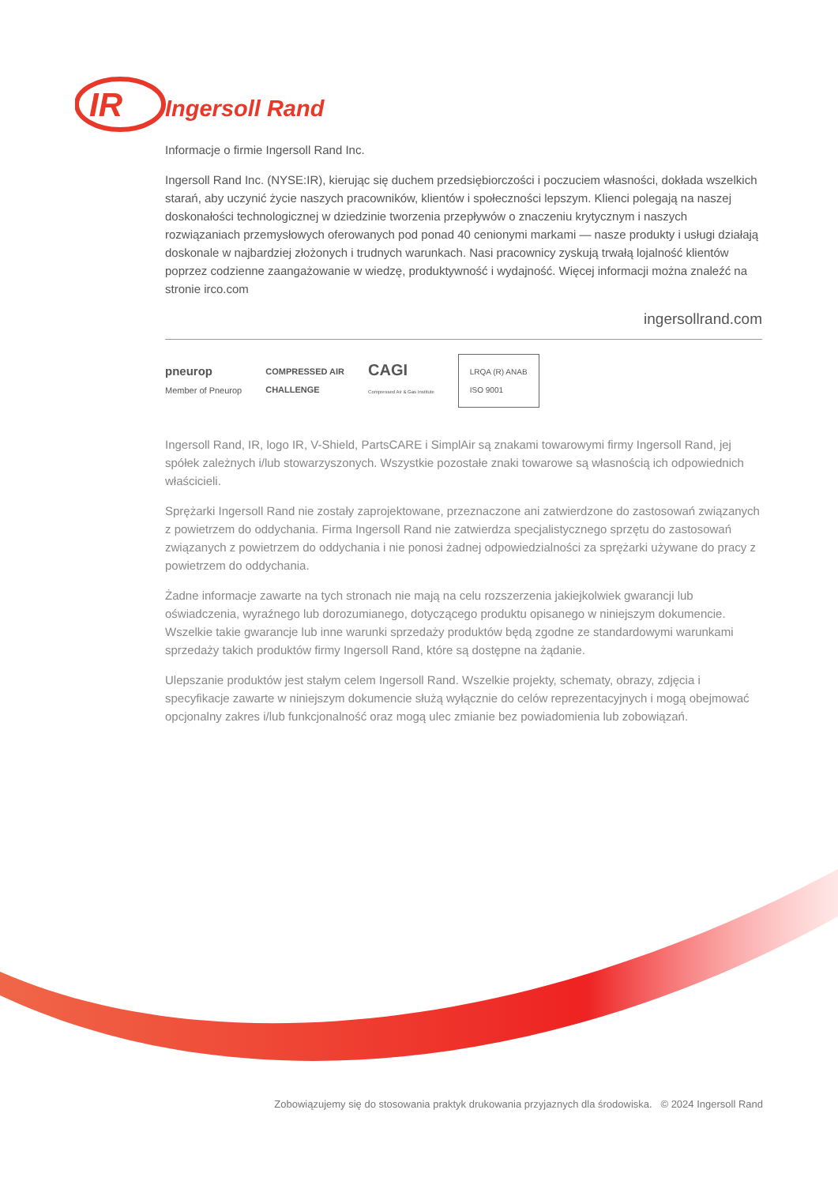IR
Ingersoll Rand
Informacje o firmie Ingersoll Rand Inc.
Ingersoll Rand Inc. (NYSE:IR), kierując się duchem przedsiębiorczości i poczuciem własności, dokłada wszelkich starań, aby uczynić życie naszych pracowników, klientów i społeczności lepszym. Klienci polegają na naszej doskonałości technologicznej w dziedzinie tworzenia przepływów o znaczeniu krytycznym i naszych rozwiązaniach przemysłowych oferowanych pod ponad 40 cenionymi markami — nasze produkty i usługi działają doskonale w najbardziej złożonych i trudnych warunkach. Nasi pracownicy zyskują trwałą lojalność klientów poprzez codzienne zaangażowanie w wiedzę, produktywność i wydajność. Więcej informacji można znaleźć na stronie irco.com
ingersollrand.com
pneurop
Member of Pneurop
COMPRESSED AIR
CHALLENGE
CAGI
Compressed Air & Gas Institute
LRQA (R) ANAB
ISO 9001
Ingersoll Rand, IR, logo IR, V-Shield, PartsCARE i SimplAir są znakami towarowymi firmy Ingersoll Rand, jej spółek zależnych i/lub stowarzyszonych. Wszystkie pozostałe znaki towarowe są własnością ich odpowiednich właścicieli.
Sprężarki Ingersoll Rand nie zostały zaprojektowane, przeznaczone ani zatwierdzone do zastosowań związanych z powietrzem do oddychania. Firma Ingersoll Rand nie zatwierdza specjalistycznego sprzętu do zastosowań związanych z powietrzem do oddychania i nie ponosi żadnej odpowiedzialności za sprężarki używane do pracy z powietrzem do oddychania.
Żadne informacje zawarte na tych stronach nie mają na celu rozszerzenia jakiejkolwiek gwarancji lub oświadczenia, wyraźnego lub dorozumianego, dotyczącego produktu opisanego w niniejszym dokumencie. Wszelkie takie gwarancje lub inne warunki sprzedaży produktów będą zgodne ze standardowymi warunkami sprzedaży takich produktów firmy Ingersoll Rand, które są dostępne na żądanie.
Ulepszanie produktów jest stałym celem Ingersoll Rand. Wszelkie projekty, schematy, obrazy, zdjęcia i specyfikacje zawarte w niniejszym dokumencie służą wyłącznie do celów reprezentacyjnych i mogą obejmować opcjonalny zakres i/lub funkcjonalność oraz mogą ulec zmianie bez powiadomienia lub zobowiązań.
Zobowiązujemy się do stosowania praktyk drukowania przyjaznych dla środowiska. © 2024 Ingersoll Rand